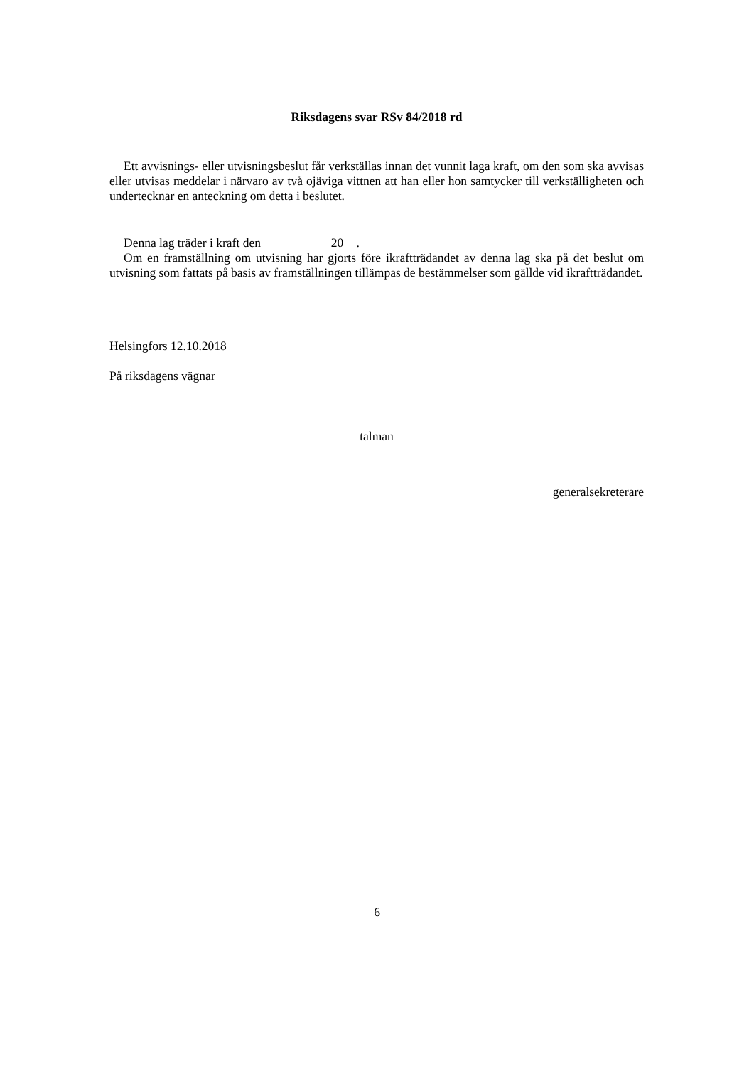Riksdagens svar RSv 84/2018 rd
Ett avvisnings- eller utvisningsbeslut får verkställas innan det vunnit laga kraft, om den som ska avvisas eller utvisas meddelar i närvaro av två ojäviga vittnen att han eller hon samtycker till verkställigheten och undertecknar en anteckning om detta i beslutet.
Denna lag träder i kraft den 20 .
Om en framställning om utvisning har gjorts före ikraftträdandet av denna lag ska på det beslut om utvisning som fattats på basis av framställningen tillämpas de bestämmelser som gällde vid ikraftträdandet.
Helsingfors 12.10.2018
På riksdagens vägnar
talman
generalsekreterare
6